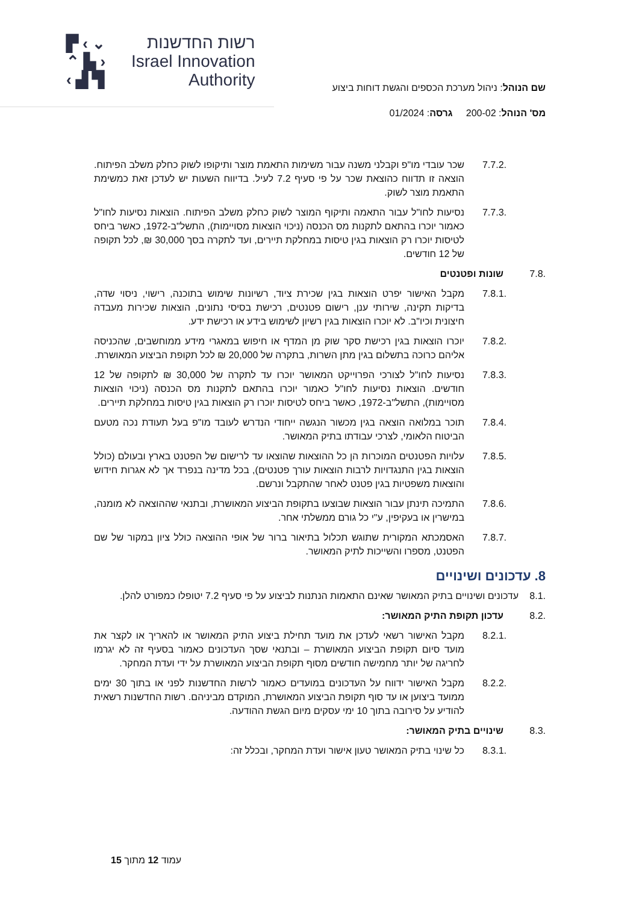▛ ‹ ⌄
⌃ ▙ ›
‹ ▟ ▜
רשות החדשנות
Israel Innovation
Authority
שם הנוהל: ניהול מערכת הכספים והגשת דוחות ביצוע
מס' הנוהל: 200-02 גרסה: 01/2024
7.7.2. שכר עובדי מו"פ וקבלני משנה עבור משימות התאמת מוצר ותיקופו לשוק כחלק משלב הפיתוח. הוצאה זו תדווח כהוצאת שכר על פי סעיף 7.2 לעיל. בדיווח השעות יש לעדכן זאת כמשימת התאמת מוצר לשוק.
7.7.3. נסיעות לחו"ל עבור התאמה ותיקוף המוצר לשוק כחלק משלב הפיתוח. הוצאות נסיעות לחו"ל כאמור יוכרו בהתאם לתקנות מס הכנסה (ניכוי הוצאות מסויימות), התשל"ב-1972, כאשר ביחס לטיסות יוכרו רק הוצאות בגין טיסות במחלקת תיירים, ועד לתקרה בסך 30,000 ₪, לכל תקופה של 12 חודשים.
7.8. שונות ופטנטים
7.8.1. מקבל האישור יפרט הוצאות בגין שכירת ציוד, רשיונות שימוש בתוכנה, רישוי, ניסוי שדה, בדיקות תקינה, שירותי ענן, רישום פטנטים, רכישת בסיסי נתונים, הוצאות שכירות מעבדה חיצונית וכיו"ב. לא יוכרו הוצאות בגין רשיון לשימוש בידע או רכישת ידע.
7.8.2. יוכרו הוצאות בגין רכישת סקר שוק מן המדף או חיפוש במאגרי מידע ממוחשבים, שהכניסה אליהם כרוכה בתשלום בגין מתן השרות, בתקרה של 20,000 ₪ לכל תקופת הביצוע המאושרת.
7.8.3. נסיעות לחו"ל לצורכי הפרוייקט המאושר יוכרו עד לתקרה של 30,000 ₪ לתקופה של 12 חודשים. הוצאות נסיעות לחו"ל כאמור יוכרו בהתאם לתקנות מס הכנסה (ניכוי הוצאות מסויימות), התשל"ב-1972, כאשר ביחס לטיסות יוכרו רק הוצאות בגין טיסות במחלקת תיירים.
7.8.4. תוכר במלואה הוצאה בגין מכשור הנגשה ייחודי הנדרש לעובד מו"פ בעל תעודת נכה מטעם הביטוח הלאומי, לצרכי עבודתו בתיק המאושר.
7.8.5. עלויות הפטנטים המוכרות הן כל ההוצאות שהוצאו עד לרישום של הפטנט בארץ ובעולם (כולל הוצאות בגין התנגדויות לרבות הוצאות עורך פטנטים), בכל מדינה בנפרד אך לא אגרות חידוש והוצאות משפטיות בגין פטנט לאחר שהתקבל ונרשם.
7.8.6. התמיכה תינתן עבור הוצאות שבוצעו בתקופת הביצוע המאושרת, ובתנאי שההוצאה לא מומנה, במישרין או בעקיפין, ע"י כל גורם ממשלתי אחר.
7.8.7. האסמכתא המקורית שתוגש תכלול בתיאור ברור של אופי ההוצאה כולל ציון במקור של שם הפטנט, מספרו והשייכות לתיק המאושר.
8. עדכונים ושינויים
8.1. עדכונים ושינויים בתיק המאושר שאינם התאמות הנתנות לביצוע על פי סעיף 7.2 יטופלו כמפורט להלן.
8.2. עדכון תקופת התיק המאושר:
8.2.1. מקבל האישור רשאי לעדכן את מועד תחילת ביצוע התיק המאושר או להאריך או לקצר את מועד סיום תקופת הביצוע המאושרת – ובתנאי שסך העדכונים כאמור בסעיף זה לא יגרמו לחריגה של יותר מחמישה חודשים מסוף תקופת הביצוע המאושרת על ידי ועדת המחקר.
8.2.2. מקבל האישור ידווח על העדכונים במועדים כאמור לרשות החדשנות לפני או בתוך 30 ימים ממועד ביצוען או עד סוף תקופת הביצוע המאושרת, המוקדם מביניהם. רשות החדשנות רשאית להודיע על סירובה בתוך 10 ימי עסקים מיום הגשת ההודעה.
8.3. שינויים בתיק המאושר:
8.3.1. כל שינוי בתיק המאושר טעון אישור ועדת המחקר, ובכלל זה:
עמוד 12 מתוך 15